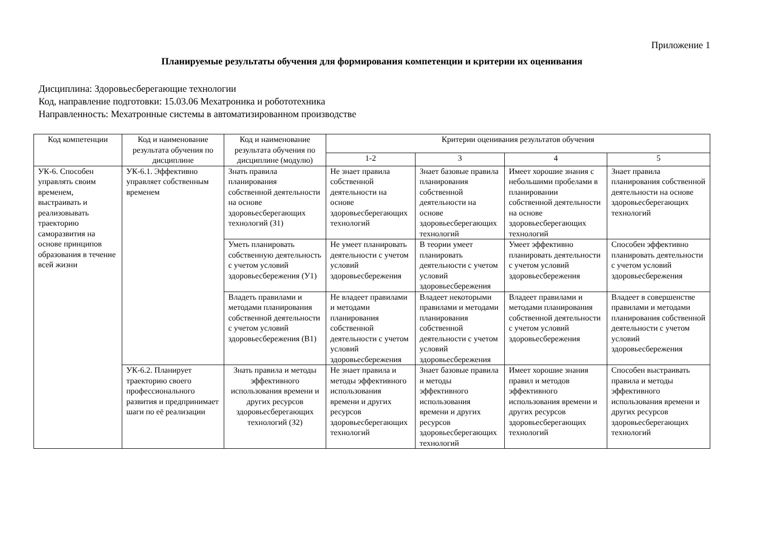Приложение 1
Планируемые результаты обучения для формирования компетенции и критерии их оценивания
Дисциплина: Здоровьесберегающие технологии
Код, направление подготовки: 15.03.06 Мехатроника и робототехника
Направленность: Мехатронные системы в автоматизированном производстве
| Код компетенции | Код и наименование результата обучения по дисциплине | Код и наименование результата обучения по дисциплине (модулю) | Критерии оценивания результатов обучения | | | |
| --- | --- | --- | --- | --- | --- | --- |
| | | | 1-2 | 3 | 4 | 5 |
| УК-6. Способен управлять своим временем, выстраивать и реализовывать траекторию саморазвития на основе принципов образования в течение всей жизни | УК-6.1. Эффективно управляет собственным временем | Знать правила планирования собственной деятельности на основе здоровьесберегающих технологий (З1) | Не знает правила собственной деятельности на основе здоровьесберегающих технологий | Знает базовые правила планирования собственной деятельности на основе здоровьесберегающих технологий | Имеет хорошие знания с небольшими пробелами в планировании собственной деятельности на основе здоровьесберегающих технологий | Знает правила планирования собственной деятельности на основе здоровьесберегающих технологий |
| | | Уметь планировать собственную деятельность с учетом условий здоровьесбережения (У1) | Не умеет планировать деятельности с учетом условий здоровьесбережения | В теории умеет планировать деятельности с учетом условий здоровьесбережения | Умеет эффективно планировать деятельности с учетом условий здоровьесбережения | Способен эффективно планировать деятельности с учетом условий здоровьесбережения |
| | | Владеть правилами и методами планирования собственной деятельности с учетом условий здоровьесбережения (В1) | Не владеет правилами и методами планирования собственной деятельности с учетом условий здоровьесбережения | Владеет некоторыми правилами и методами планирования собственной деятельности с учетом условий здоровьесбережения | Владеет правилами и методами планирования собственной деятельности с учетом условий здоровьесбережения | Владеет в совершенстве правилами и методами планирования собственной деятельности с учетом условий здоровьесбережения |
| | УК-6.2. Планирует траекторию своего профессионального развития и предпринимает шаги по её реализации | Знать правила и методы эффективного использования времени и других ресурсов здоровьесберегающих технологий (З2) | Не знает правила и методы эффективного использования времени и других ресурсов здоровьесберегающих технологий | Знает базовые правила и методы эффективного использования времени и других ресурсов здоровьесберегающих технологий | Имеет хорошие знания правил и методов эффективного использования времени и других ресурсов здоровьесберегающих технологий | Способен выстраивать правила и методы эффективного использования времени и других ресурсов здоровьесберегающих технологий |